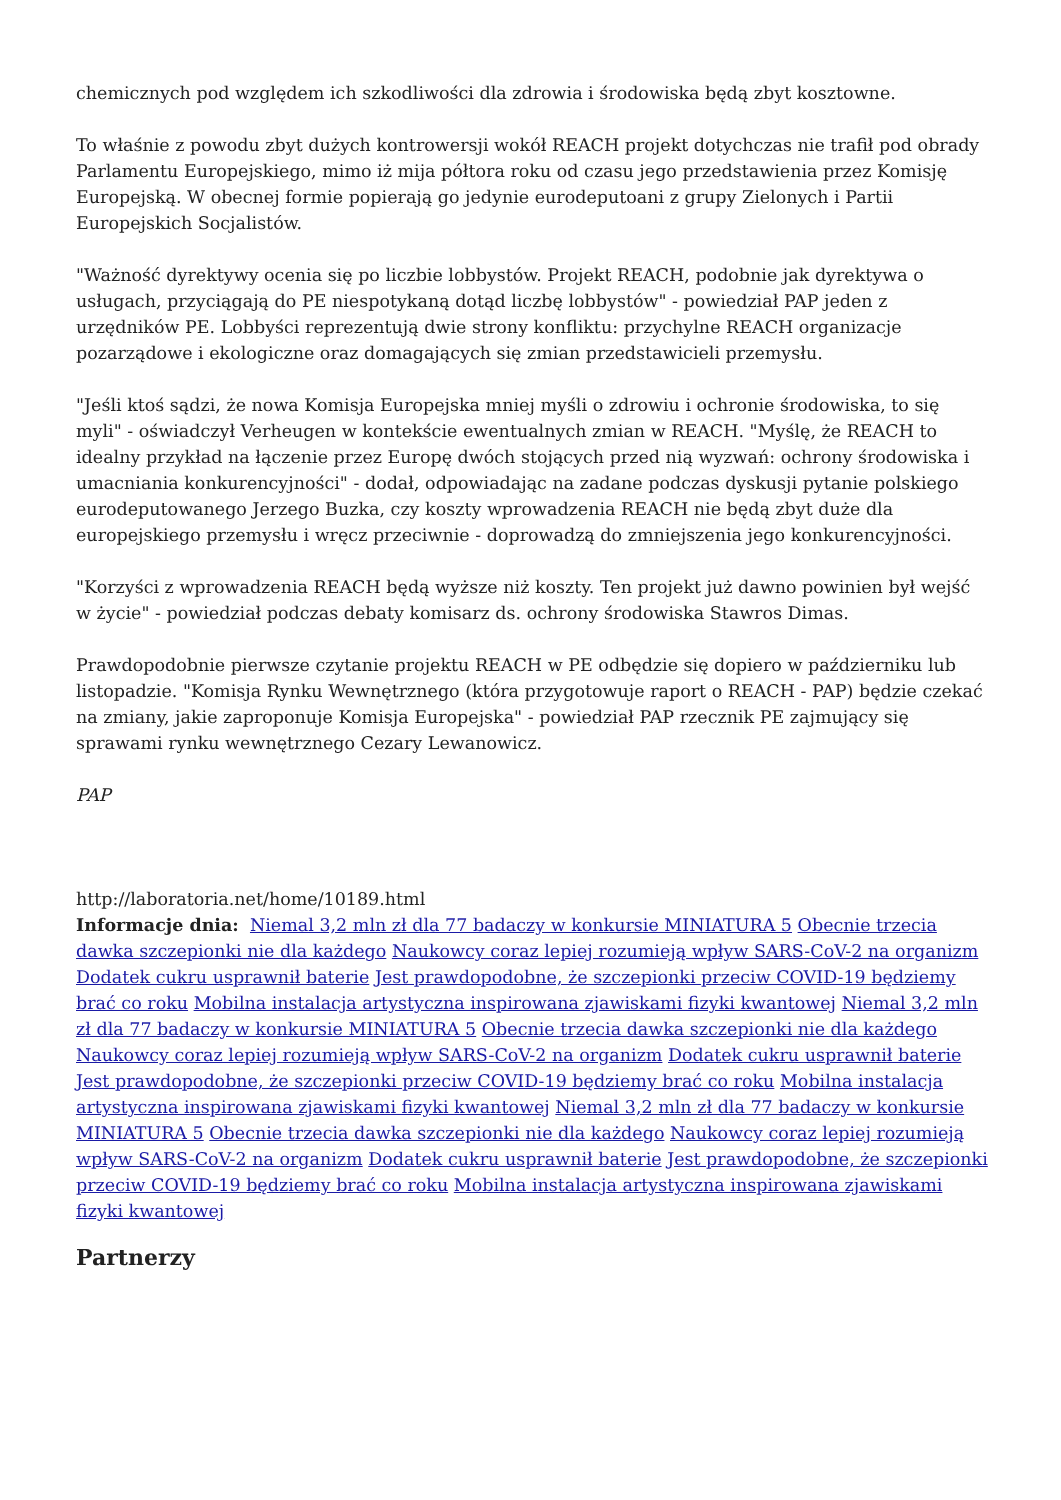chemicznych pod względem ich szkodliwości dla zdrowia i środowiska będą zbyt kosztowne.
To właśnie z powodu zbyt dużych kontrowersji wokół REACH projekt dotychczas nie trafił pod obrady Parlamentu Europejskiego, mimo iż mija półtora roku od czasu jego przedstawienia przez Komisję Europejską. W obecnej formie popierają go jedynie eurodeputoani z grupy Zielonych i Partii Europejskich Socjalistów.
"Ważność dyrektywy ocenia się po liczbie lobbystów. Projekt REACH, podobnie jak dyrektywa o usługach, przyciągają do PE niespotykaną dotąd liczbę lobbystów" - powiedział PAP jeden z urzędników PE. Lobbyści reprezentują dwie strony konfliktu: przychylne REACH organizacje pozarządowe i ekologiczne oraz domagających się zmian przedstawicieli przemysłu.
"Jeśli ktoś sądzi, że nowa Komisja Europejska mniej myśli o zdrowiu i ochronie środowiska, to się myli" - oświadczył Verheugen w kontekście ewentualnych zmian w REACH. "Myślę, że REACH to idealny przykład na łączenie przez Europę dwóch stojących przed nią wyzwań: ochrony środowiska i umacniania konkurencyjności" - dodał, odpowiadając na zadane podczas dyskusji pytanie polskiego eurodeputowanego Jerzego Buzka, czy koszty wprowadzenia REACH nie będą zbyt duże dla europejskiego przemysłu i wręcz przeciwnie - doprowadzą do zmniejszenia jego konkurencyjności.
"Korzyści z wprowadzenia REACH będą wyższe niż koszty. Ten projekt już dawno powinien był wejść w życie" - powiedział podczas debaty komisarz ds. ochrony środowiska Stawros Dimas.
Prawdopodobnie pierwsze czytanie projektu REACH w PE odbędzie się dopiero w październiku lub listopadzie. "Komisja Rynku Wewnętrznego (która przygotowuje raport o REACH - PAP) będzie czekać na zmiany, jakie zaproponuje Komisja Europejska" - powiedział PAP rzecznik PE zajmujący się sprawami rynku wewnętrznego Cezary Lewanowicz.
PAP
http://laboratoria.net/home/10189.html
Informacje dnia: Niemal 3,2 mln zł dla 77 badaczy w konkursie MINIATURA 5 Obecnie trzecia dawka szczepionki nie dla każdego Naukowcy coraz lepiej rozumieją wpływ SARS-CoV-2 na organizm Dodatek cukru usprawnił baterie Jest prawdopodobne, że szczepionki przeciw COVID-19 będziemy brać co roku Mobilna instalacja artystyczna inspirowana zjawiskami fizyki kwantowej Niemal 3,2 mln zł dla 77 badaczy w konkursie MINIATURA 5 Obecnie trzecia dawka szczepionki nie dla każdego Naukowcy coraz lepiej rozumieją wpływ SARS-CoV-2 na organizm Dodatek cukru usprawnił baterie Jest prawdopodobne, że szczepionki przeciw COVID-19 będziemy brać co roku Mobilna instalacja artystyczna inspirowana zjawiskami fizyki kwantowej Niemal 3,2 mln zł dla 77 badaczy w konkursie MINIATURA 5 Obecnie trzecia dawka szczepionki nie dla każdego Naukowcy coraz lepiej rozumieją wpływ SARS-CoV-2 na organizm Dodatek cukru usprawnił baterie Jest prawdopodobne, że szczepionki przeciw COVID-19 będziemy brać co roku Mobilna instalacja artystyczna inspirowana zjawiskami fizyki kwantowej
Partnerzy